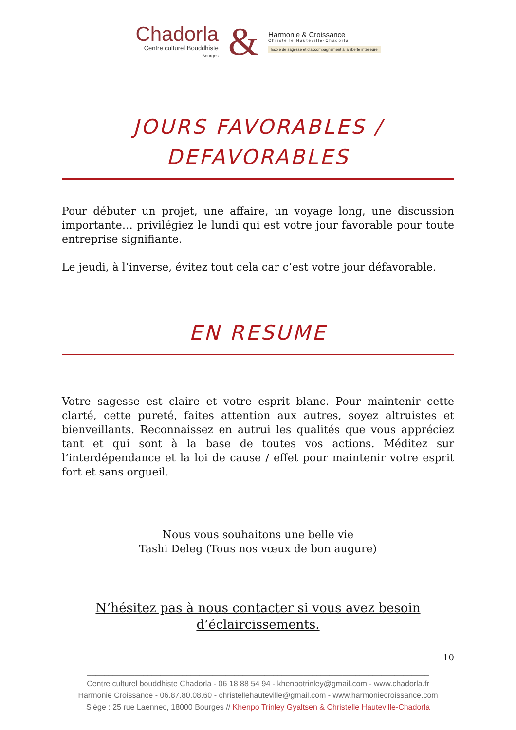Chadorla
Centre culturel Bouddhiste
Bourges
&
Harmonie & Croissance
Christelle Hauteville-Chadorla
Ecole de sagesse et d'accompagnement à la liberté intérieure
JOURS FAVORABLES /
DEFAVORABLES
Pour débuter un projet, une affaire, un voyage long, une discussion importante… privilégiez le lundi qui est votre jour favorable pour toute entreprise signifiante.
Le jeudi, à l’inverse, évitez tout cela car c’est votre jour défavorable.
EN RESUME
Votre sagesse est claire et votre esprit blanc. Pour maintenir cette clarté, cette pureté, faites attention aux autres, soyez altruistes et bienveillants. Reconnaissez en autrui les qualités que vous appréciez tant et qui sont à la base de toutes vos actions. Méditez sur l’interdépendance et la loi de cause / effet pour maintenir votre esprit fort et sans orgueil.
Nous vous souhaitons une belle vie
Tashi Deleg (Tous nos vœux de bon augure)
N’hésitez pas à nous contacter si vous avez besoin
d’éclaircissements.
10
_______________________________________________________________________________
Centre culturel bouddhiste Chadorla - 06 18 88 54 94 - khenpotrinley@gmail.com - www.chadorla.fr
Harmonie Croissance - 06.87.80.08.60 - christellehauteville@gmail.com - www.harmoniecroissance.com
Siège : 25 rue Laennec, 18000 Bourges // Khenpo Trinley Gyaltsen & Christelle Hauteville-Chadorla